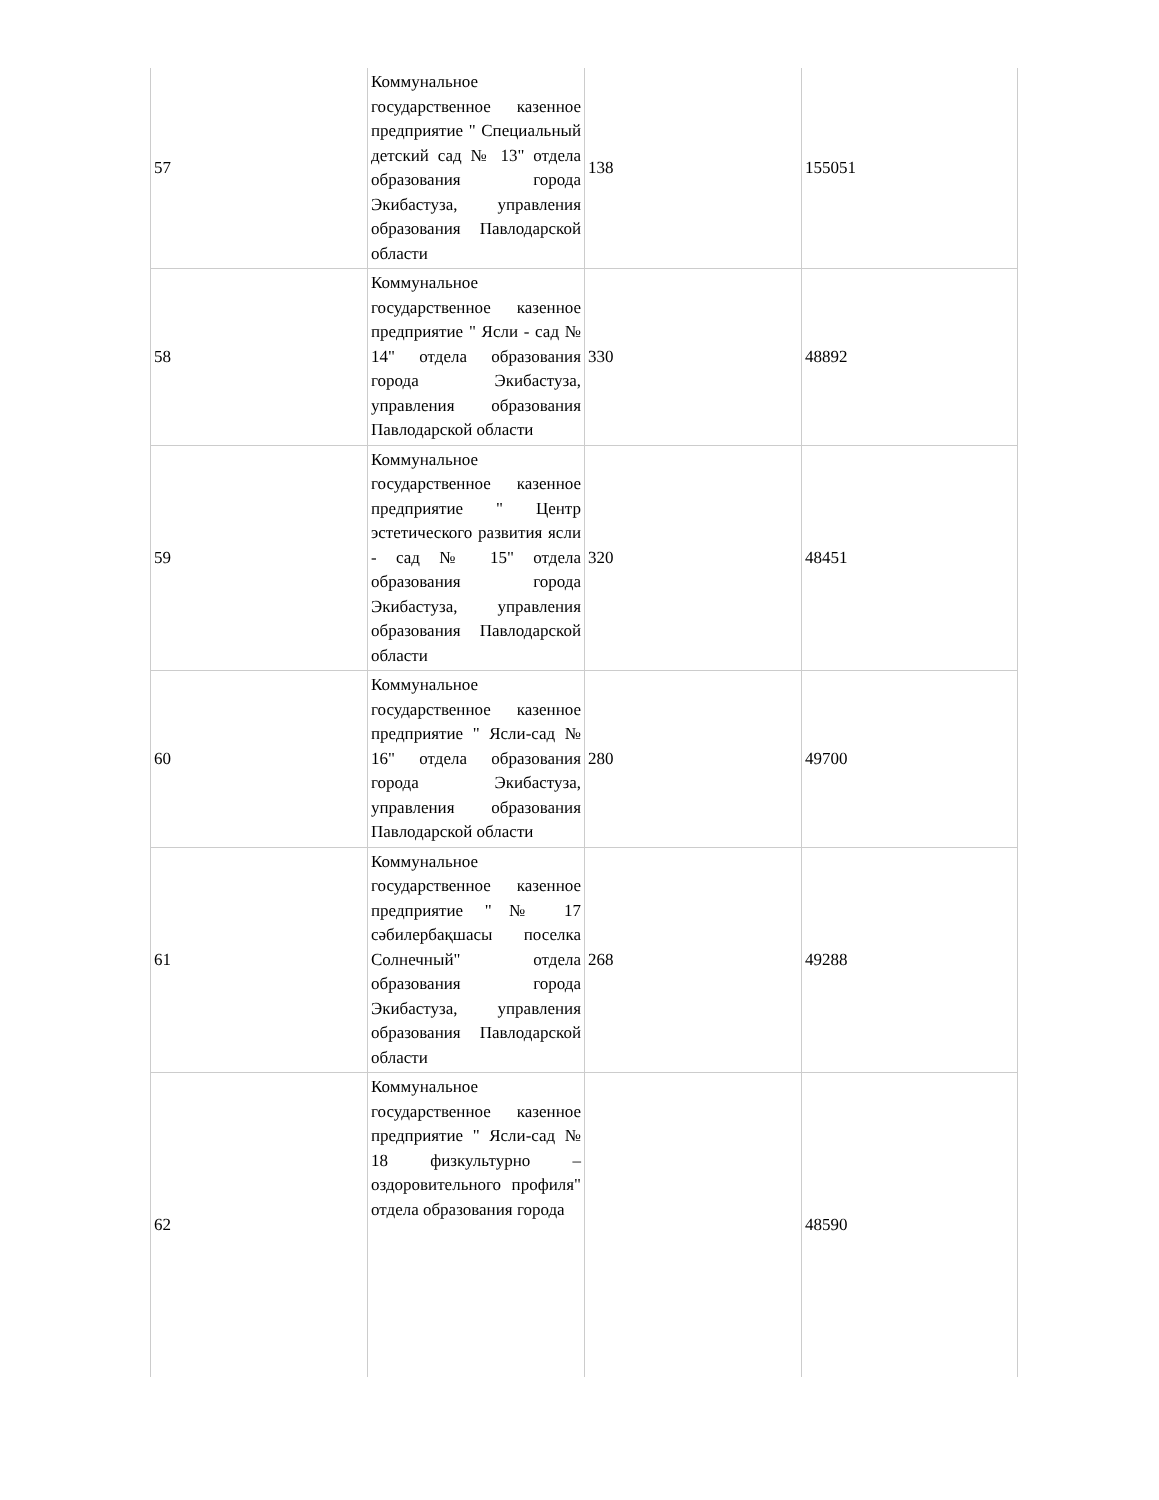| 57 | Коммунальное государственное казенное предприятие " Специальный детский сад № 13" отдела образования города Экибастуза, управления образования Павлодарской области | 138 | 155051 |
| 58 | Коммунальное государственное казенное предприятие " Ясли - сад № 14" отдела образования города Экибастуза, управления образования Павлодарской области | 330 | 48892 |
| 59 | Коммунальное государственное казенное предприятие " Центр эстетического развития ясли - сад № 15" отдела образования города Экибастуза, управления образования Павлодарской области | 320 | 48451 |
| 60 | Коммунальное государственное казенное предприятие " Ясли-сад № 16" отдела образования города Экибастуза, управления образования Павлодарской области | 280 | 49700 |
| 61 | Коммунальное государственное казенное предприятие "№ 17 сәбилербақшасы поселка Солнечный" отдела образования города Экибастуза, управления образования Павлодарской области | 268 | 49288 |
| 62 | Коммунальное государственное казенное предприятие " Ясли-сад № 18 физкультурно – оздоровительного профиля" отдела образования города | | 48590 |